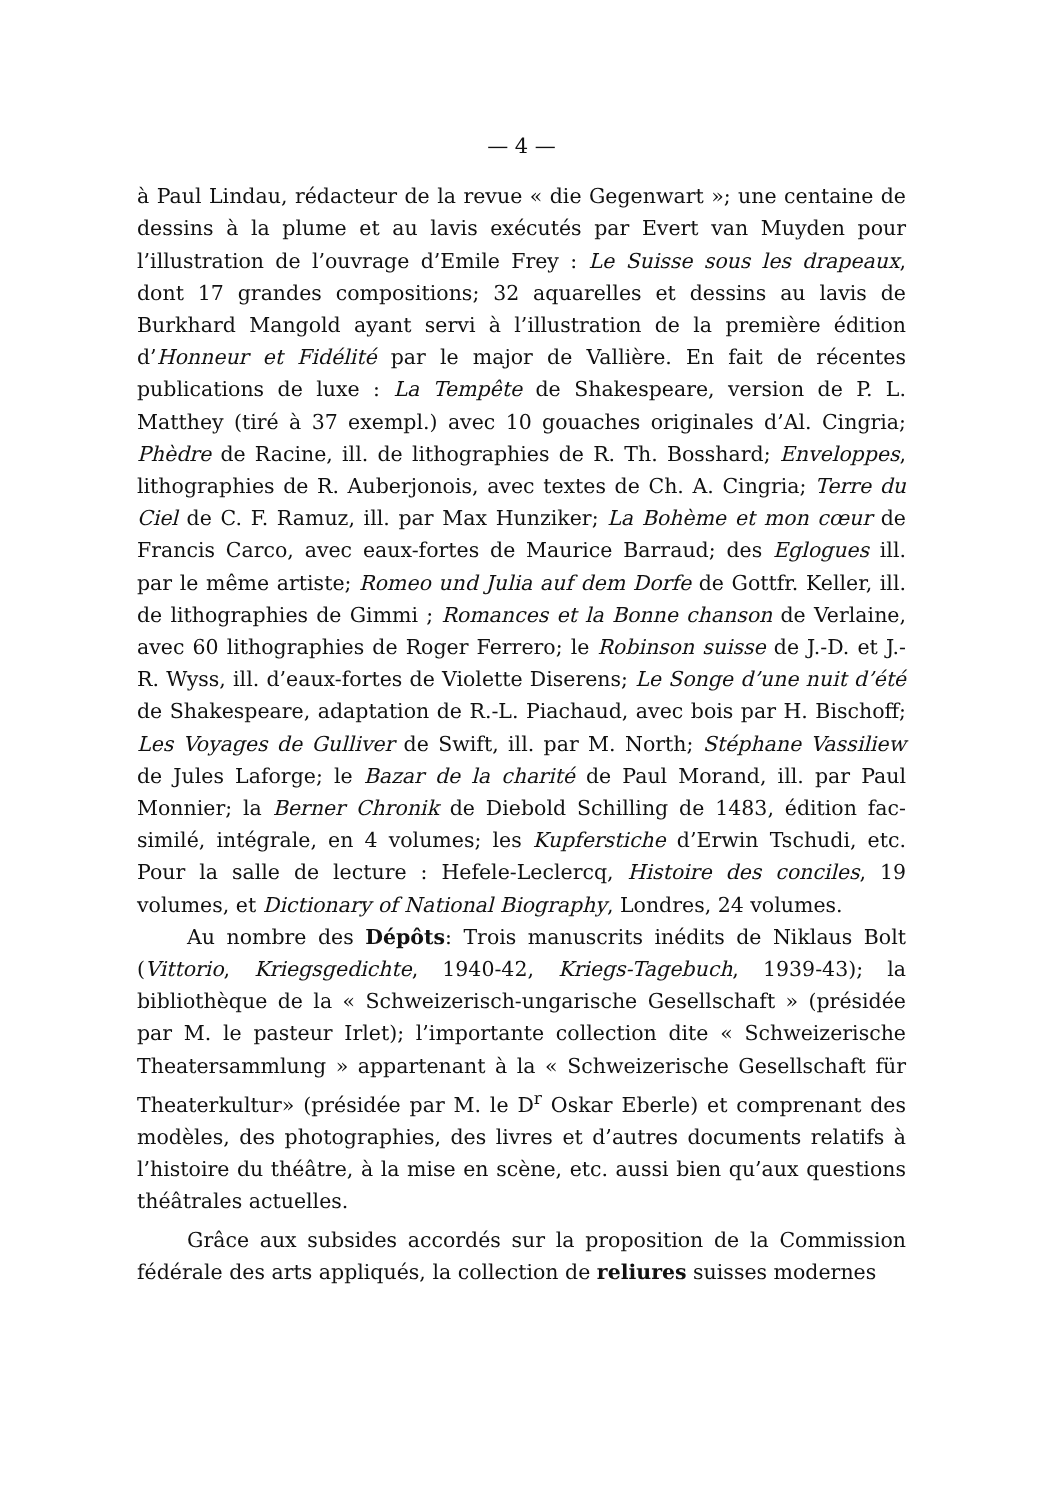— 4 —
à Paul Lindau, rédacteur de la revue « die Gegenwart »; une centaine de dessins à la plume et au lavis exécutés par Evert van Muyden pour l’illustration de l’ouvrage d’Emile Frey : Le Suisse sous les drapeaux, dont 17 grandes compositions; 32 aquarelles et dessins au lavis de Burkhard Mangold ayant servi à l’illustration de la première édition d’Honneur et Fidélité par le major de Vallière. En fait de récentes publications de luxe : La Tempête de Shakespeare, version de P. L. Matthey (tiré à 37 exempl.) avec 10 gouaches originales d’Al. Cingria; Phèdre de Racine, ill. de lithographies de R. Th. Bosshard; Enveloppes, lithographies de R. Auberjonois, avec textes de Ch. A. Cingria; Terre du Ciel de C. F. Ramuz, ill. par Max Hunziker; La Bohème et mon cœur de Francis Carco, avec eaux-fortes de Maurice Barraud; des Eglogues ill. par le même artiste; Romeo und Julia auf dem Dorfe de Gottfr. Keller, ill. de lithographies de Gimmi ; Romances et la Bonne chanson de Verlaine, avec 60 lithographies de Roger Ferrero; le Robinson suisse de J.-D. et J.-R. Wyss, ill. d’eaux-fortes de Violette Diserens; Le Songe d’une nuit d’été de Shakespeare, adaptation de R.-L. Piachaud, avec bois par H. Bischoff; Les Voyages de Gulliver de Swift, ill. par M. North; Stéphane Vassiliew de Jules Laforge; le Bazar de la charité de Paul Morand, ill. par Paul Monnier; la Berner Chronik de Diebold Schilling de 1483, édition fac-similé, intégrale, en 4 volumes; les Kupferstiche d’Erwin Tschudi, etc. Pour la salle de lecture : Hefele-Leclercq, Histoire des conciles, 19 volumes, et Dictionary of National Biography, Londres, 24 volumes.
Au nombre des Dépôts: Trois manuscrits inédits de Niklaus Bolt (Vittorio, Kriegsgedichte, 1940-42, Kriegs-Tagebuch, 1939-43); la bibliothèque de la « Schweizerisch-ungarische Gesellschaft » (présidée par M. le pasteur Irlet); l’importante collection dite « Schweizerische Theatersammlung » appartenant à la « Schweizerische Gesellschaft für Theaterkultur» (présidée par M. le D<sup>r</sup> Oskar Eberle) et comprenant des modèles, des photographies, des livres et d’autres documents relatifs à l’histoire du théâtre, à la mise en scène, etc. aussi bien qu’aux questions théâtrales actuelles.
Grâce aux subsides accordés sur la proposition de la Commission fédérale des arts appliqués, la collection de reliures suisses modernes